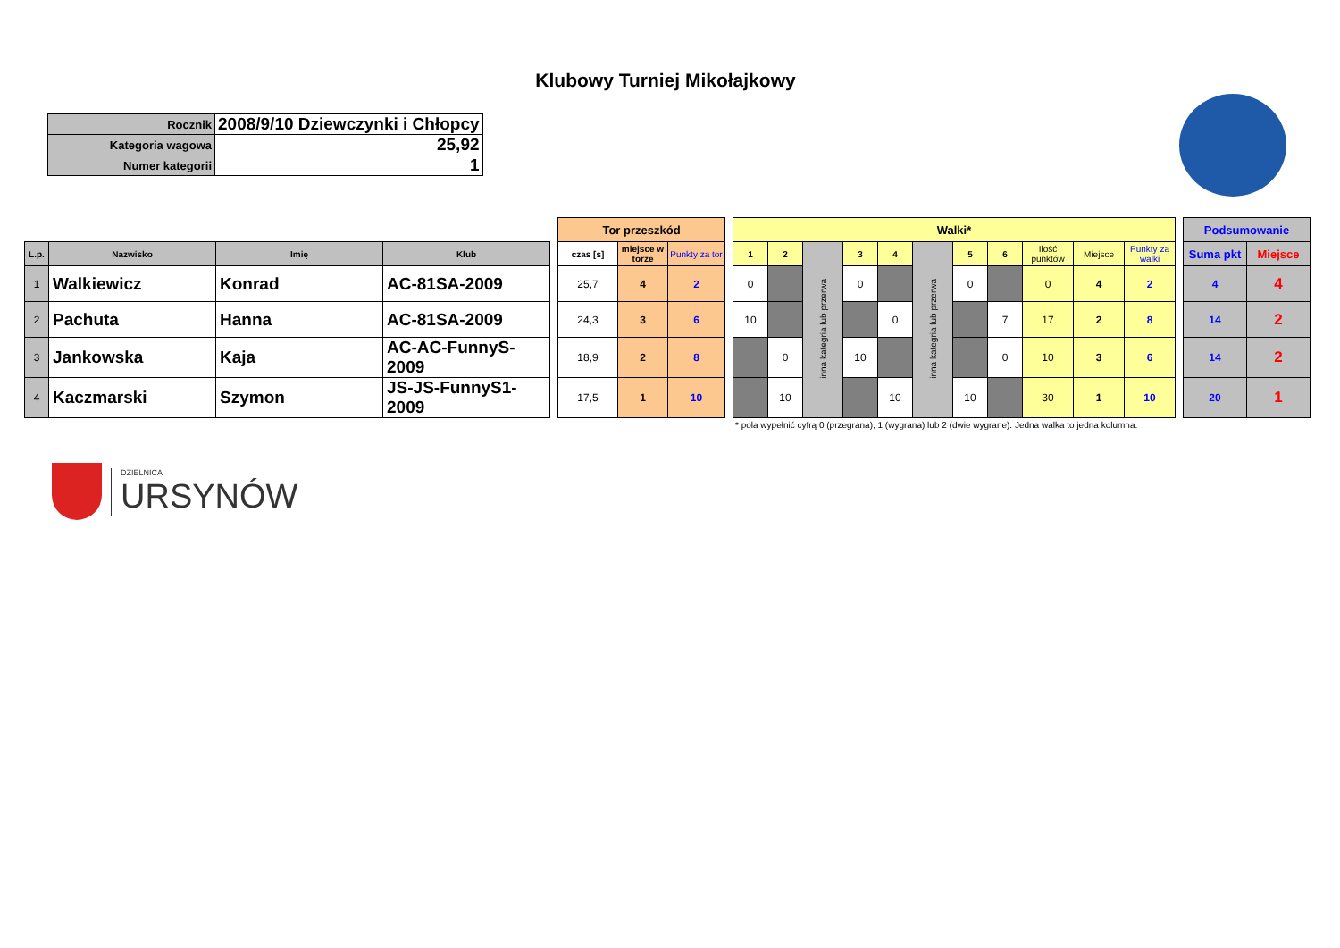Klubowy Turniej Mikołajkowy
| Rocznik | 2008/9/10 Dziewczynki i Chłopcy |
| Kategoria wagowa | 25,92 |
| Numer kategorii | 1 |
| | | | | | Tor przeszkód | | | | Walki* | | | | | | | | | | | | Podsumowanie | |
| --- | --- | --- | --- | --- | --- | --- | --- | --- | --- | --- | --- | --- | --- | --- | --- | --- | --- | --- | --- | --- | --- | --- |
| L.p. | Nazwisko | Imię | Klub | | czas [s] | miejsce w torze | Punkty za tor | | 1 | 2 | inna kategria lub przerwa | 3 | 4 | inna kategria lub przerwa | 5 | 6 | Ilość punktów | Miejsce | Punkty za walki | | Suma pkt | Miejsce |
| 1 | Walkiewicz | Konrad | AC-81SA-2009 | | 25,7 | 4 | 2 | | 0 | | | 0 | | | 0 | | 0 | 4 | 2 | | 4 | 4 |
| 2 | Pachuta | Hanna | AC-81SA-2009 | | 24,3 | 3 | 6 | | 10 | | | | 0 | | | 7 | 17 | 2 | 8 | | 14 | 2 |
| 3 | Jankowska | Kaja | AC-AC-FunnyS-2009 | | 18,9 | 2 | 8 | | | 0 | | 10 | | | | 0 | 10 | 3 | 6 | | 14 | 2 |
| 4 | Kaczmarski | Szymon | JS-JS-FunnyS1-2009 | | 17,5 | 1 | 10 | | | 10 | | | 10 | | 10 | | 30 | 1 | 10 | | 20 | 1 |
* pola wypełnić cyfrą 0 (przegrana), 1 (wygrana) lub 2 (dwie wygrane). Jedna walka to jedna kolumna.
DZIELNICA
URSYNÓW